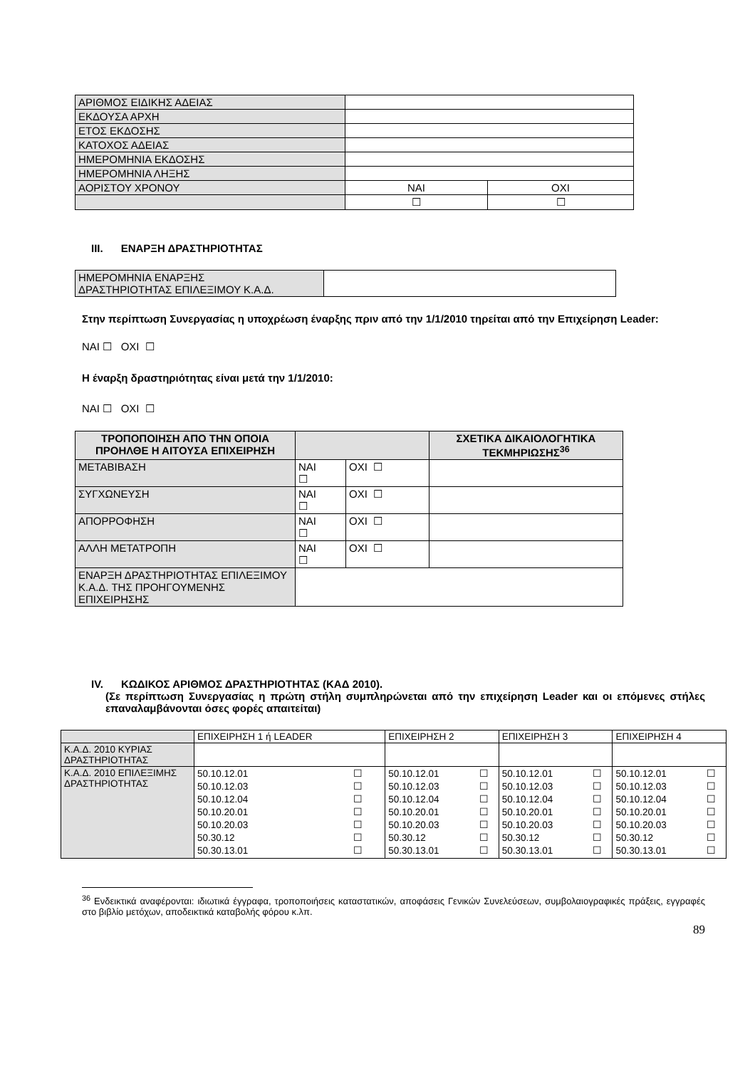| ΑΡΙΘΜΟΣ ΕΙΔΙΚΗΣ ΑΔΕΙΑΣ | | |
| ΕΚΔΟΥΣΑ ΑΡΧΗ | | |
| ΕΤΟΣ ΕΚΔΟΣΗΣ | | |
| ΚΑΤΟΧΟΣ ΑΔΕΙΑΣ | | |
| ΗΜΕΡΟΜΗΝΙΑ ΕΚΔΟΣΗΣ | | |
| ΗΜΕΡΟΜΗΝΙΑ ΛΗΞΗΣ | | |
| ΑΟΡΙΣΤΟΥ ΧΡΟΝΟΥ | ΝΑΙ | ΟΧΙ |
| | ☐ | ☐ |
III. ΕΝΑΡΞΗ ΔΡΑΣΤΗΡΙΟΤΗΤΑΣ
| ΗΜΕΡΟΜΗΝΙΑ ΕΝΑΡΞΗΣ ΔΡΑΣΤΗΡΙΟΤΗΤΑΣ ΕΠΙΛΕΞΙΜΟΥ Κ.Α.Δ. | |
Στην περίπτωση Συνεργασίας η υποχρέωση έναρξης πριν από την 1/1/2010 τηρείται από την Επιχείρηση Leader:
ΝΑΙ ☐ ΟΧΙ ☐
Η έναρξη δραστηριότητας είναι μετά την 1/1/2010:
ΝΑΙ ☐ ΟΧΙ ☐
| ΤΡΟΠΟΠΟΙΗΣΗ ΑΠΟ ΤΗΝ ΟΠΟΙΑ ΠΡΟΗΛΘΕ Η ΑΙΤΟΥΣΑ ΕΠΙΧΕΙΡΗΣΗ | | | ΣΧΕΤΙΚΑ ΔΙΚΑΙΟΛΟΓΗΤΙΚΑ ΤΕΚΜΗΡΙΩΣΗΣ<sup>36</sup> |
| --- | --- | --- | --- |
| ΜΕΤΑΒΙΒΑΣΗ | ΝΑΙ ☐ | ΟΧΙ ☐ | |
| ΣΥΓΧΩΝΕΥΣΗ | ΝΑΙ ☐ | ΟΧΙ ☐ | |
| ΑΠΟΡΡΟΦΗΣΗ | ΝΑΙ ☐ | ΟΧΙ ☐ | |
| ΑΛΛΗ ΜΕΤΑΤΡΟΠΗ | ΝΑΙ ☐ | ΟΧΙ ☐ | |
| ΕΝΑΡΞΗ ΔΡΑΣΤΗΡΙΟΤΗΤΑΣ ΕΠΙΛΕΞΙΜΟΥ Κ.Α.Δ. ΤΗΣ ΠΡΟΗΓΟΥΜΕΝΗΣ ΕΠΙΧΕΙΡΗΣΗΣ | | | |
IV. ΚΩΔΙΚΟΣ ΑΡΙΘΜΟΣ ΔΡΑΣΤΗΡΙΟΤΗΤΑΣ (ΚΑΔ 2010).
(Σε περίπτωση Συνεργασίας η πρώτη στήλη συμπληρώνεται από την επιχείρηση Leader και οι επόμενες στήλες επαναλαμβάνονται όσες φορές απαιτείται)
| | ΕΠΙΧΕΙΡΗΣΗ 1 ή LEADER | ΕΠΙΧΕΙΡΗΣΗ 2 | ΕΠΙΧΕΙΡΗΣΗ 3 | ΕΠΙΧΕΙΡΗΣΗ 4 |
| Κ.Α.Δ. 2010 ΚΥΡΙΑΣ ΔΡΑΣΤΗΡΙΟΤΗΤΑΣ | | | | |
| Κ.Α.Δ. 2010 ΕΠΙΛΕΞΙΜΗΣ ΔΡΑΣΤΗΡΙΟΤΗΤΑΣ | / 50.10.12.01 / ☐ / / 50.10.12.03 / ☐ / / 50.10.12.04 / ☐ / / 50.10.20.01 / ☐ / / 50.10.20.03 / ☐ / / 50.30.12 / ☐ / / 50.30.13.01 / ☐ / | / 50.10.12.01 / ☐ / / 50.10.12.03 / ☐ / / 50.10.12.04 / ☐ / / 50.10.20.01 / ☐ / / 50.10.20.03 / ☐ / / 50.30.12 / ☐ / / 50.30.13.01 / ☐ / | / 50.10.12.01 / ☐ / / 50.10.12.03 / ☐ / / 50.10.12.04 / ☐ / / 50.10.20.01 / ☐ / / 50.10.20.03 / ☐ / / 50.30.12 / ☐ / / 50.30.13.01 / ☐ / | / 50.10.12.01 / ☐ / / 50.10.12.03 / ☐ / / 50.10.12.04 / ☐ / / 50.10.20.01 / ☐ / / 50.10.20.03 / ☐ / / 50.30.12 / ☐ / / 50.30.13.01 / ☐ / |
<sup>36</sup> Ενδεικτικά αναφέρονται: ιδιωτικά έγγραφα, τροποποιήσεις καταστατικών, αποφάσεις Γενικών Συνελεύσεων, συμβολαιογραφικές πράξεις, εγγραφές στο βιβλίο μετόχων, αποδεικτικά καταβολής φόρου κ.λπ.
89